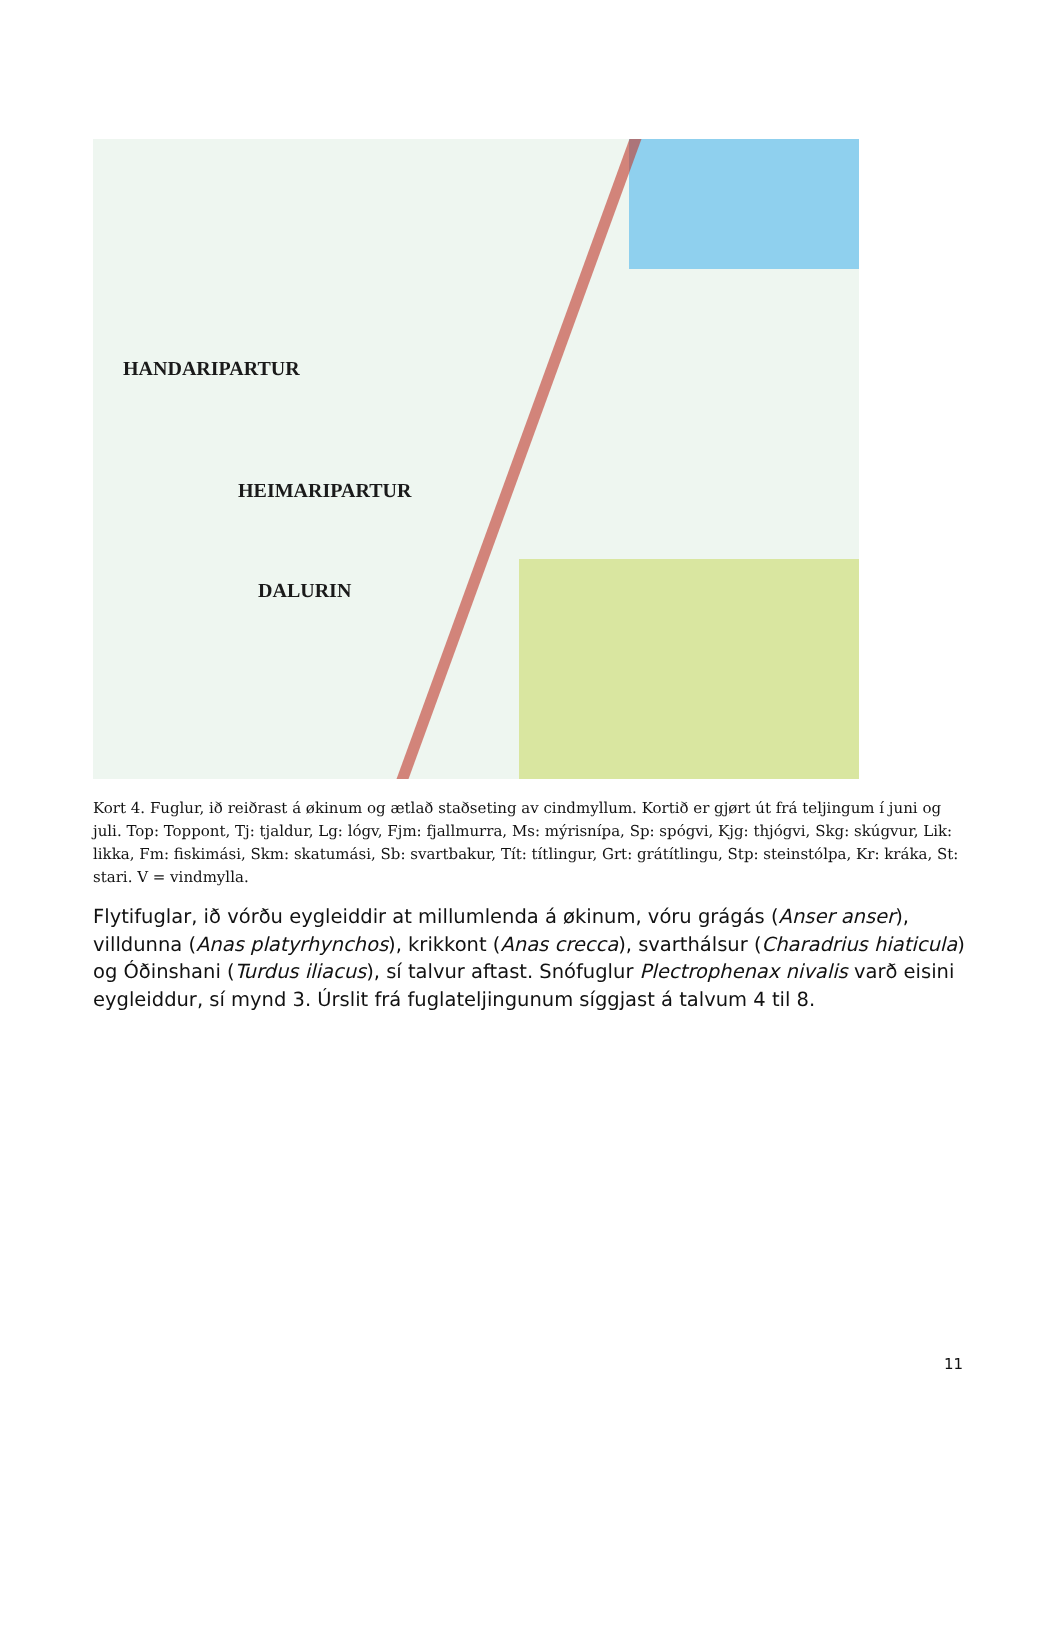HANDARIPARTUR
HEIMARIPARTUR
DALURIN
Kort 4. Fuglur, ið reiðrast á økinum og ætlað staðseting av cindmyllum. Kortið er gjørt út frá teljingum í juni og juli. Top: Toppont, Tj: tjaldur, Lg: lógv, Fjm: fjallmurra, Ms: mýrisnípa, Sp: spógvi, Kjg: thjógvi, Skg: skúgvur, Lik: likka, Fm: fiskimási, Skm: skatumási, Sb: svartbakur, Tít: títlingur, Grt: grátítlingu, Stp: steinstólpa, Kr: kráka, St: stari. V = vindmylla.
Flytifuglar, ið vórðu eygleiddir at millumlenda á økinum, vóru grágás (Anser anser), villdunna (Anas platyrhynchos), krikkont (Anas crecca), svarthálsur (Charadrius hiaticula) og Óðinshani (Turdus iliacus), sí talvur aftast. Snófuglur Plectrophenax nivalis varð eisini eygleiddur, sí mynd 3. Úrslit frá fuglateljingunum síggjast á talvum 4 til 8.
11